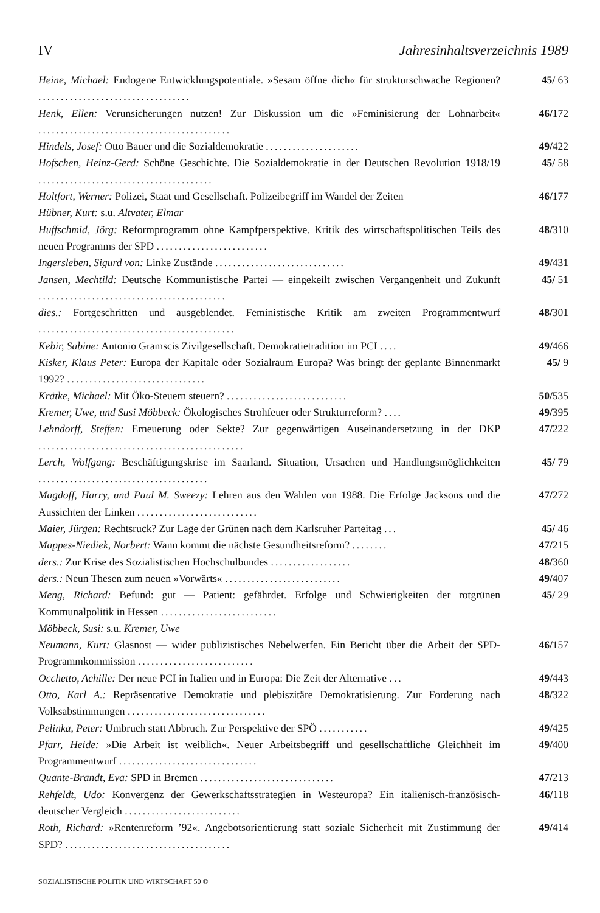IV Jahresinhaltsverzeichnis 1989
Heine, Michael: Endogene Entwicklungspotentiale. »Sesam öffne dich« für strukturschwache Regionen? ..................................
45/ 63
Henk, Ellen: Verunsicherungen nutzen! Zur Diskussion um die »Feminisierung der Lohnarbeit« ...........................................
46/172
Hindels, Josef: Otto Bauer und die Sozialdemokratie .....................
49/422
Hofschen, Heinz-Gerd: Schöne Geschichte. Die Sozialdemokratie in der Deutschen Revolution 1918/19 .......................................
45/ 58
Holtfort, Werner: Polizei, Staat und Gesellschaft. Polizeibegriff im Wandel der Zeiten
46/177
Hübner, Kurt: s.u. Altvater, Elmar
Huffschmid, Jörg: Reformprogramm ohne Kampfperspektive. Kritik des wirtschaftspolitischen Teils des neuen Programms der SPD .........................
48/310
Ingersleben, Sigurd von: Linke Zustände .............................
49/431
Jansen, Mechtild: Deutsche Kommunistische Partei — eingekeilt zwischen Vergangenheit und Zukunft ..........................................
45/ 51
dies.: Fortgeschritten und ausgeblendet. Feministische Kritik am zweiten Programmentwurf ............................................
48/301
Kebir, Sabine: Antonio Gramscis Zivilgesellschaft. Demokratietradition im PCI ....
49/466
Kisker, Klaus Peter: Europa der Kapitale oder Sozialraum Europa? Was bringt der geplante Binnenmarkt 1992? ...............................
45/ 9
Krätke, Michael: Mit Öko-Steuern steuern? ...........................
50/535
Kremer, Uwe, und Susi Möbbeck: Ökologisches Strohfeuer oder Strukturreform? ....
49/395
Lehndorff, Steffen: Erneuerung oder Sekte? Zur gegenwärtigen Auseinandersetzung in der DKP ..............................................
47/222
Lerch, Wolfgang: Beschäftigungskrise im Saarland. Situation, Ursachen und Handlungsmöglichkeiten ......................................
45/ 79
Magdoff, Harry, und Paul M. Sweezy: Lehren aus den Wahlen von 1988. Die Erfolge Jacksons und die Aussichten der Linken ...........................
47/272
Maier, Jürgen: Rechtsruck? Zur Lage der Grünen nach dem Karlsruher Parteitag ...
45/ 46
Mappes-Niediek, Norbert: Wann kommt die nächste Gesundheitsreform? ........
47/215
ders.: Zur Krise des Sozialistischen Hochschulbundes ..................
48/360
ders.: Neun Thesen zum neuen »Vorwärts« ..........................
49/407
Meng, Richard: Befund: gut — Patient: gefährdet. Erfolge und Schwierigkeiten der rotgrünen Kommunalpolitik in Hessen ..........................
45/ 29
Möbbeck, Susi: s.u. Kremer, Uwe
Neumann, Kurt: Glasnost — wider publizistisches Nebelwerfen. Ein Bericht über die Arbeit der SPD-Programmkommission ..........................
46/157
Occhetto, Achille: Der neue PCI in Italien und in Europa: Die Zeit der Alternative ...
49/443
Otto, Karl A.: Repräsentative Demokratie und plebiszitäre Demokratisierung. Zur Forderung nach Volksabstimmungen ...............................
48/322
Pelinka, Peter: Umbruch statt Abbruch. Zur Perspektive der SPÖ ...........
49/425
Pfarr, Heide: »Die Arbeit ist weiblich«. Neuer Arbeitsbegriff und gesellschaftliche Gleichheit im Programmentwurf ...............................
49/400
Quante-Brandt, Eva: SPD in Bremen ..............................
47/213
Rehfeldt, Udo: Konvergenz der Gewerkschaftsstrategien in Westeuropa? Ein italienisch-französisch-deutscher Vergleich ..........................
46/118
Roth, Richard: »Rentenreform ’92«. Angebotsorientierung statt soziale Sicherheit mit Zustimmung der SPD? .....................................
49/414
SOZIALISTISCHE POLITIK UND WIRTSCHAFT 50 ©